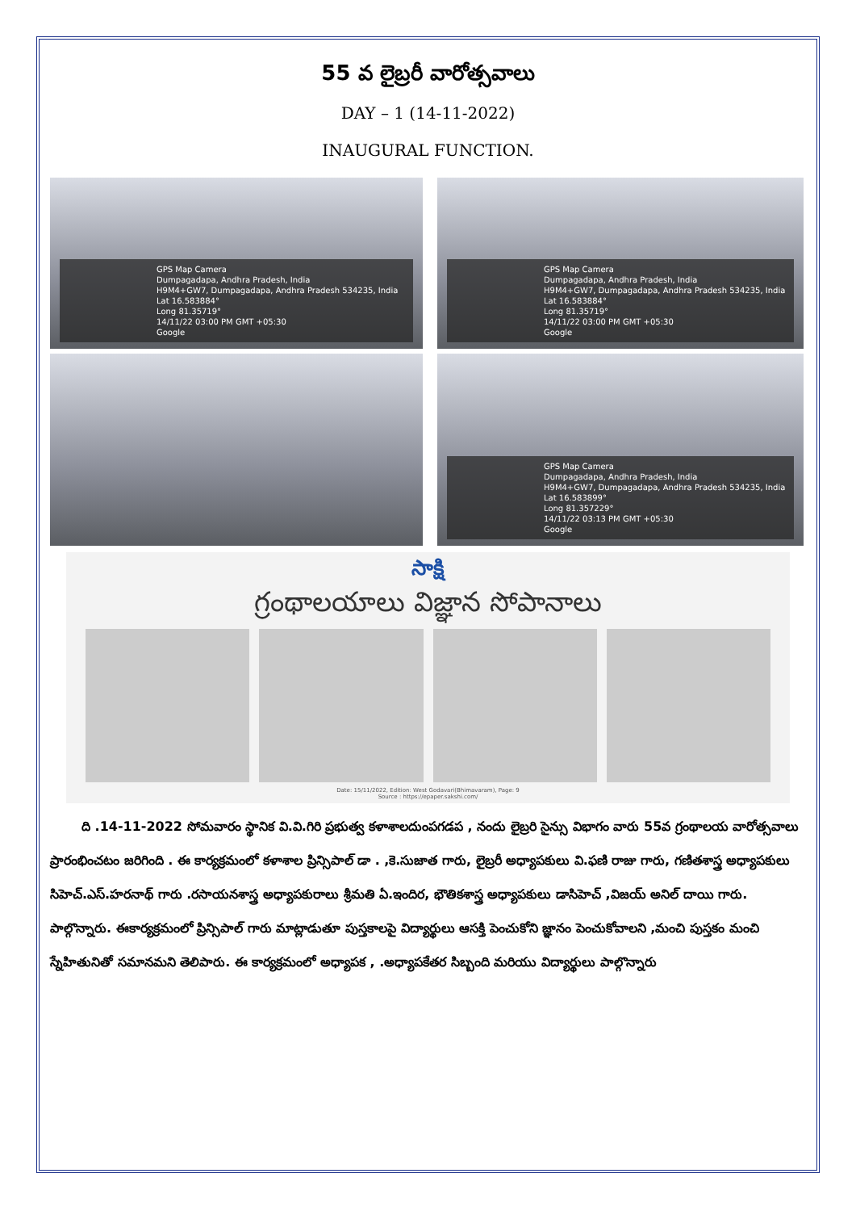55 వ లైబ్రరీ వారోత్సవాలు
DAY – 1 (14-11-2022)
INAUGURAL FUNCTION.
GPS Map Camera
Dumpagadapa, Andhra Pradesh, India
H9M4+GW7, Dumpagadapa, Andhra Pradesh 534235, India
Lat 16.583884°
Long 81.35719°
14/11/22 03:00 PM GMT +05:30
Google
GPS Map Camera
Dumpagadapa, Andhra Pradesh, India
H9M4+GW7, Dumpagadapa, Andhra Pradesh 534235, India
Lat 16.583884°
Long 81.35719°
14/11/22 03:00 PM GMT +05:30
Google
GPS Map Camera
Dumpagadapa, Andhra Pradesh, India
H9M4+GW7, Dumpagadapa, Andhra Pradesh 534235, India
Lat 16.583899°
Long 81.357229°
14/11/22 03:13 PM GMT +05:30
Google
సాక్షి
గ్రంథాలయాలు విజ్ఞాన సోపానాలు
Date: 15/11/2022, Edition: West Godavari(Bhimavaram), Page: 9
Source : https://epaper.sakshi.com/
ది .14-11-2022 సోమవారం స్థానిక వి.వి.గిరి ప్రభుత్వ కళాశాలదుంపగడప , నందు లైబ్రరి సైన్సు విభాగం వారు 55వ గ్రంథాలయ వారోత్సవాలు ప్రారంభించటం జరిగింది . ఈ కార్యక్రమంలో కళాశాల ప్రిన్సిపాల్ డా . ,కె.సుజాత గారు, లైబ్రరీ అధ్యాపకులు వి.ఫణి రాజు గారు, గణితశాస్త్ర అధ్యాపకులు సిహెచ్.ఎస్.హరనాథ్ గారు .రసాయనశాస్త్ర అధ్యాపకురాలు శ్రీమతి ఏ.ఇందిర, భౌతికశాస్త్ర అధ్యాపకులు డాసిహెచ్ ,విజయ్ అనిల్ దాయి గారు. పాల్గొన్నారు. ఈకార్యక్రమంలో ప్రిన్సిపాల్ గారు మాట్లాడుతూ పుస్తకాలపై విద్యార్థులు ఆసక్తి పెంచుకోని జ్ఞానం పెంచుకోవాలని ,మంచి పుస్తకం మంచి స్నేహితునితో సమానమని తెలిపారు. ఈ కార్యక్రమంలో అధ్యాపక , .అధ్యాపకేతర సిబ్బంది మరియు విద్యార్థులు పాల్గొన్నారు